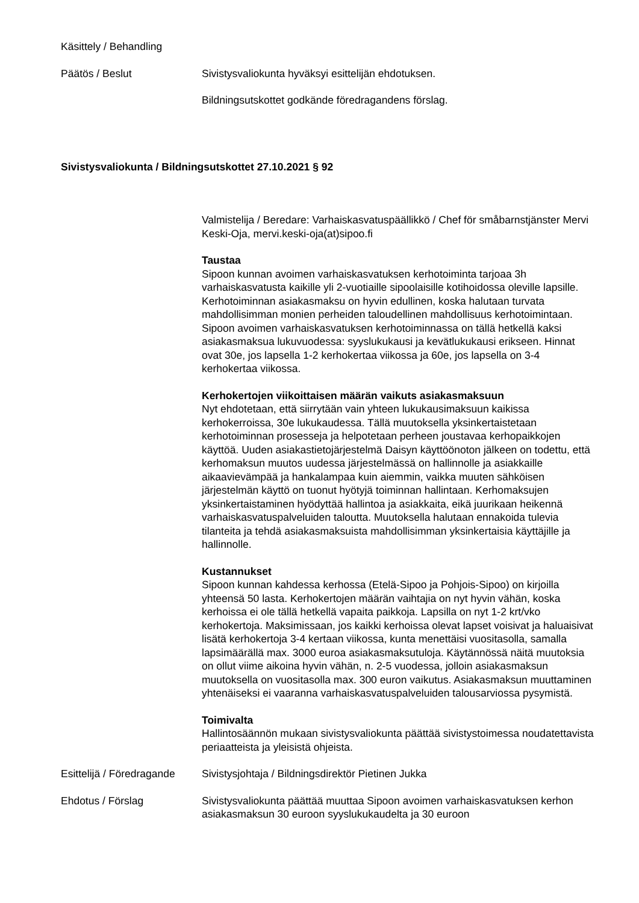Käsittely / Behandling
Päätös / Beslut Sivistysvaliokunta hyväksyi esittelijän ehdotuksen.
Bildningsutskottet godkände föredragandens förslag.
Sivistysvaliokunta / Bildningsutskottet 27.10.2021 § 92
Valmistelija / Beredare: Varhaiskasvatuspäällikkö / Chef för småbarnstjänster Mervi Keski-Oja, mervi.keski-oja(at)sipoo.fi
Taustaa
Sipoon kunnan avoimen varhaiskasvatuksen kerhotoiminta tarjoaa 3h varhaiskasvatusta kaikille yli 2-vuotiaille sipoolaisille kotihoidossa oleville lapsille. Kerhotoiminnan asiakasmaksu on hyvin edullinen, koska halutaan turvata mahdollisimman monien perheiden taloudellinen mahdollisuus kerhotoimintaan. Sipoon avoimen varhaiskasvatuksen kerhotoiminnassa on tällä hetkellä kaksi asiakasmaksua lukuvuodessa: syyslukukausi ja kevätlukukausi erikseen. Hinnat ovat 30e, jos lapsella 1-2 kerhokertaa viikossa ja 60e, jos lapsella on 3-4 kerhokertaa viikossa.
Kerhokertojen viikoittaisen määrän vaikuts asiakasmaksuun
Nyt ehdotetaan, että siirrytään vain yhteen lukukausimaksuun kaikissa kerhokerroissa, 30e lukukaudessa. Tällä muutoksella yksinkertaistetaan kerhotoiminnan prosesseja ja helpotetaan perheen joustavaa kerhopaikkojen käyttöä. Uuden asiakastietojärjestelmä Daisyn käyttöönoton jälkeen on todettu, että kerhomaksun muutos uudessa järjestelmässä on hallinnolle ja asiakkaille aikaavievämpää ja hankalampaa kuin aiemmin, vaikka muuten sähköisen järjestelmän käyttö on tuonut hyötyjä toiminnan hallintaan. Kerhomaksujen yksinkertaistaminen hyödyttää hallintoa ja asiakkaita, eikä juurikaan heikennä varhaiskasvatuspalveluiden taloutta. Muutoksella halutaan ennakoida tulevia tilanteita ja tehdä asiakasmaksuista mahdollisimman yksinkertaisia käyttäjille ja hallinnolle.
Kustannukset
Sipoon kunnan kahdessa kerhossa (Etelä-Sipoo ja Pohjois-Sipoo) on kirjoilla yhteensä 50 lasta. Kerhokertojen määrän vaihtajia on nyt hyvin vähän, koska kerhoissa ei ole tällä hetkellä vapaita paikkoja. Lapsilla on nyt 1-2 krt/vko kerhokertoja. Maksimissaan, jos kaikki kerhoissa olevat lapset voisivat ja haluaisivat lisätä kerhokertoja 3-4 kertaan viikossa, kunta menettäisi vuositasolla, samalla lapsimäärällä max. 3000 euroa asiakasmaksutuloja. Käytännössä näitä muutoksia on ollut viime aikoina hyvin vähän, n. 2-5 vuodessa, jolloin asiakasmaksun muutoksella on vuositasolla max. 300 euron vaikutus. Asiakasmaksun muuttaminen yhtenäiseksi ei vaaranna varhaiskasvatuspalveluiden talousarviossa pysymistä.
Toimivalta
Hallintosäännön mukaan sivistysvaliokunta päättää sivistystoimessa noudatettavista periaatteista ja yleisistä ohjeista.
Esittelijä / Föredragande
Sivistysjohtaja / Bildningsdirektör Pietinen Jukka
Ehdotus / Förslag Sivistysvaliokunta päättää muuttaa Sipoon avoimen varhaiskasvatuksen kerhon asiakasmaksun 30 euroon syyslukukaudelta ja 30 euroon